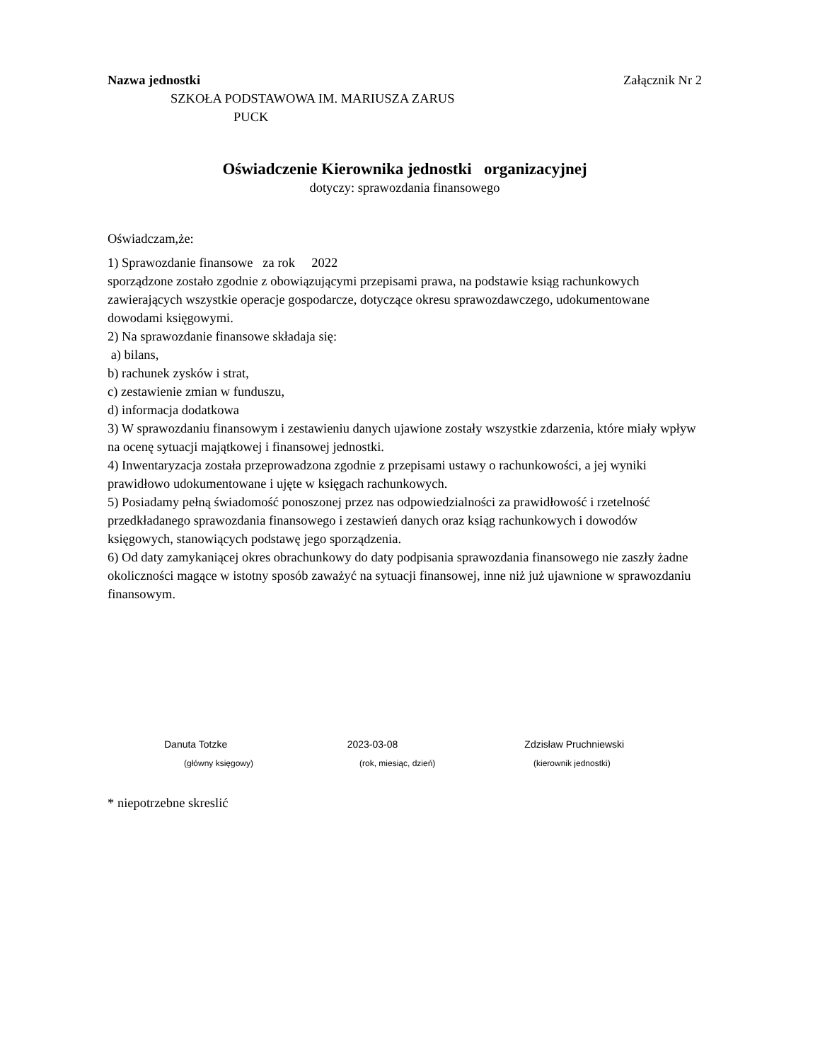Nazwa jednostki Załącznik Nr 2
SZKOŁA PODSTAWOWA IM. MARIUSZA ZARUS
PUCK
Oświadczenie Kierownika jednostki organizacyjnej
dotyczy: sprawozdania finansowego
Oświadczam,że:
1) Sprawozdanie finansowe za rok 2022
sporządzone zostało zgodnie z obowiązującymi przepisami prawa, na podstawie ksiąg rachunkowych zawierających wszystkie operacje gospodarcze, dotyczące okresu sprawozdawczego, udokumentowane dowodami księgowymi.
2) Na sprawozdanie finansowe składaja się:
a) bilans,
b) rachunek zysków i strat,
c) zestawienie zmian w funduszu,
d) informacja dodatkowa
3) W sprawozdaniu finansowym i zestawieniu danych ujawione zostały wszystkie zdarzenia, które miały wpływ na ocenę sytuacji majątkowej i finansowej jednostki.
4) Inwentaryzacja została przeprowadzona zgodnie z przepisami ustawy o rachunkowości, a jej wyniki prawidłowo udokumentowane i ujęte w księgach rachunkowych.
5) Posiadamy pełną świadomość ponoszonej przez nas odpowiedzialności za prawidłowość i rzetelność przedkładanego sprawozdania finansowego i zestawień danych oraz ksiąg rachunkowych i dowodów księgowych, stanowiących podstawę jego sporządzenia.
6) Od daty zamykaniącej okres obrachunkowy do daty podpisania sprawozdania finansowego nie zaszły żadne okoliczności magące w istotny sposób zaważyć na sytuacji finansowej, inne niż już ujawnione w sprawozdaniu finansowym.
Danuta Totzke 2023-03-08 Zdzisław Pruchniewski
(główny księgowy) (rok, miesiąc, dzień) (kierownik jednostki)
* niepotrzebne skreslić